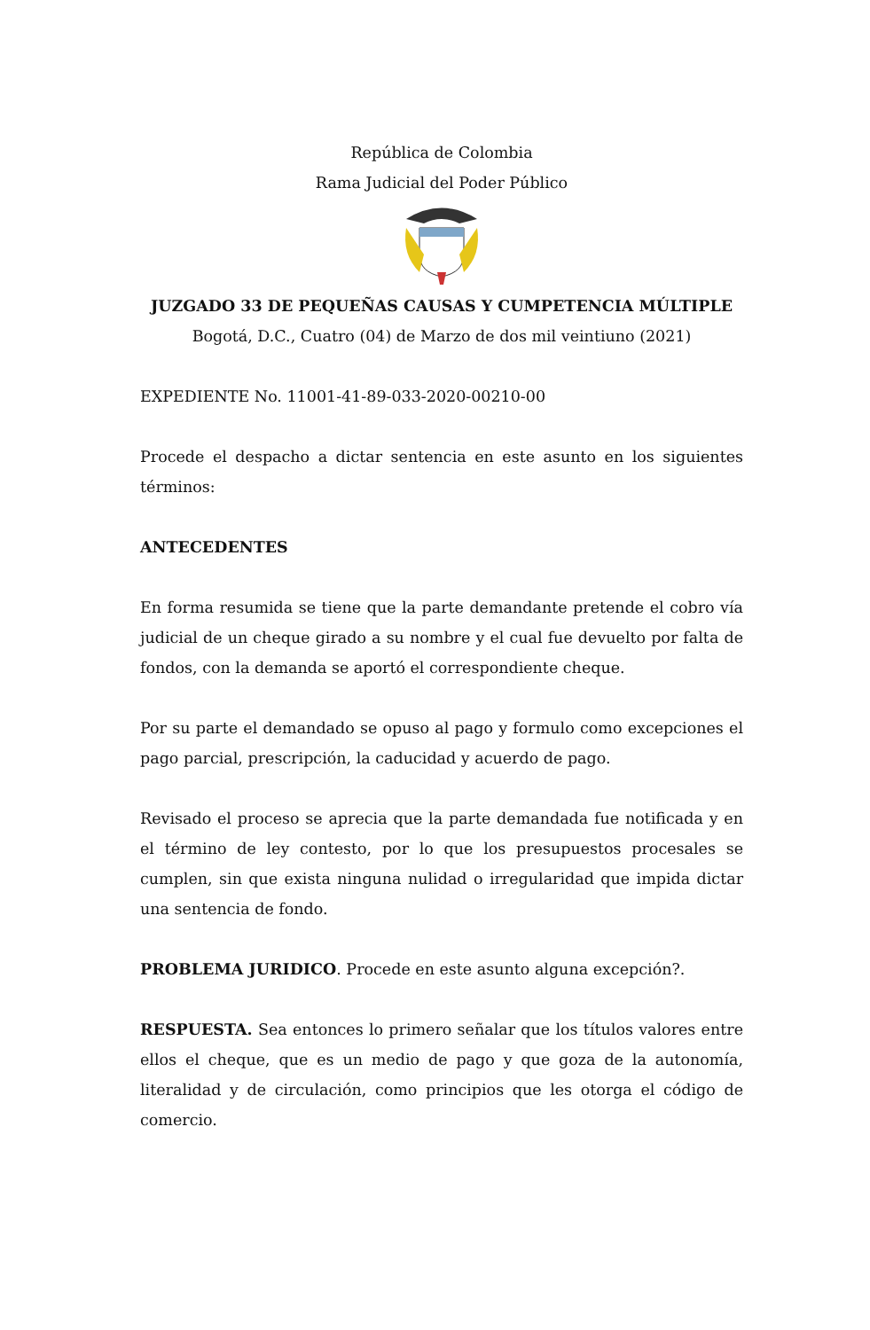República de Colombia
Rama Judicial del Poder Público
JUZGADO 33 DE PEQUEÑAS CAUSAS Y CUMPETENCIA MÚLTIPLE
Bogotá, D.C., Cuatro (04) de Marzo de dos mil veintiuno (2021)
EXPEDIENTE No. 11001-41-89-033-2020-00210-00
Procede el despacho a dictar sentencia en este asunto en los siguientes términos:
ANTECEDENTES
En forma resumida se tiene que la parte demandante pretende el cobro vía judicial de un cheque girado a su nombre y el cual fue devuelto por falta de fondos, con la demanda se aportó el correspondiente cheque.
Por su parte el demandado se opuso al pago y formulo como excepciones el pago parcial, prescripción, la caducidad y acuerdo de pago.
Revisado el proceso se aprecia que la parte demandada fue notificada y en el término de ley contesto, por lo que los presupuestos procesales se cumplen, sin que exista ninguna nulidad o irregularidad que impida dictar una sentencia de fondo.
PROBLEMA JURIDICO. Procede en este asunto alguna excepción?.
RESPUESTA. Sea entonces lo primero señalar que los títulos valores entre ellos el cheque, que es un medio de pago y que goza de la autonomía, literalidad y de circulación, como principios que les otorga el código de comercio.